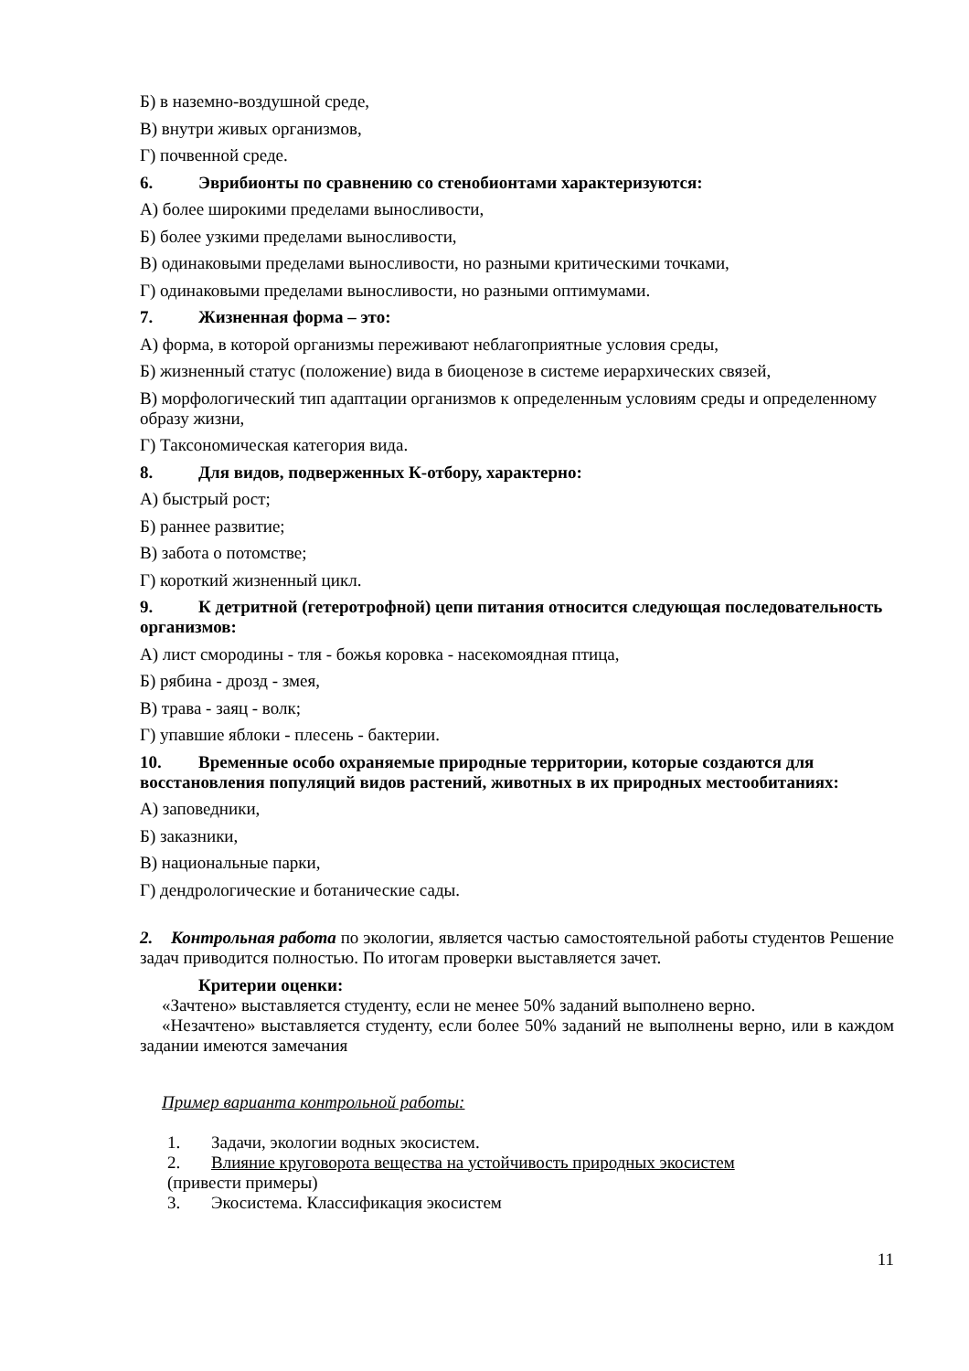Б) в наземно-воздушной среде,
В) внутри живых организмов,
Г) почвенной среде.
6. Эврибионты по сравнению со стенобионтами характеризуются:
А) более широкими пределами выносливости,
Б) более узкими пределами выносливости,
В) одинаковыми пределами выносливости, но разными критическими точками,
Г) одинаковыми пределами выносливости, но разными оптимумами.
7. Жизненная форма – это:
А) форма, в которой организмы переживают неблагоприятные условия среды,
Б) жизненный статус (положение) вида в биоценозе в системе иерархических связей,
В) морфологический тип адаптации организмов к определенным условиям среды и определенному образу жизни,
Г) Таксономическая категория вида.
8. Для видов, подверженных К-отбору, характерно:
А) быстрый рост;
Б) раннее развитие;
В) забота о потомстве;
Г) короткий жизненный цикл.
9. К детритной (гетеротрофной) цепи питания относится следующая последовательность организмов:
А) лист смородины - тля - божья коровка - насекомоядная птица,
Б) рябина - дрозд - змея,
В) трава - заяц - волк;
Г) упавшие яблоки - плесень - бактерии.
10. Временные особо охраняемые природные территории, которые создаются для восстановления популяций видов растений, животных в их природных местообитаниях:
А) заповедники,
Б) заказники,
В) национальные парки,
Г) дендрологические и ботанические сады.
2. Контрольная работа по экологии, является частью самостоятельной работы студентов Решение задач приводится полностью. По итогам проверки выставляется зачет.
Критерии оценки:
«Зачтено» выставляется студенту, если не менее 50% заданий выполнено верно.
«Незачтено» выставляется студенту, если более 50% заданий не выполнены верно, или в каждом задании имеются замечания
Пример варианта контрольной работы:
1. Задачи, экологии водных экосистем.
2. Влияние круговорота вещества на устойчивость природных экосистем
(привести примеры)
3. Экосистема. Классификация экосистем
11